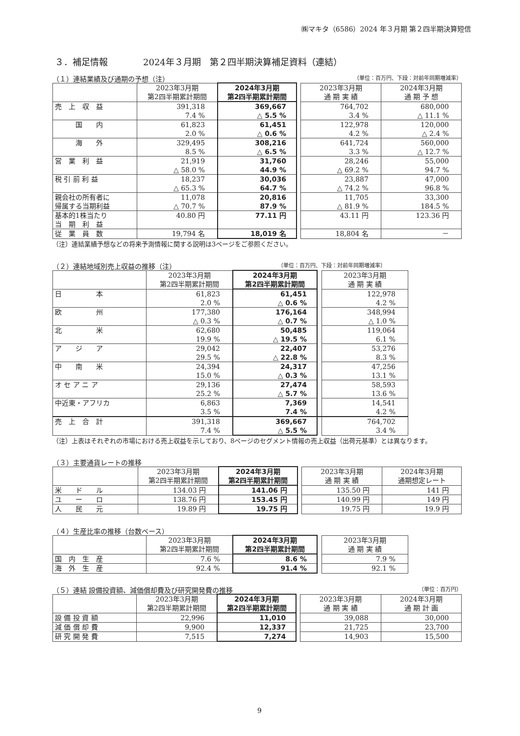㈱マキタ（6586）2024 年３月期 第２四半期決算短信
３．補足情報　　　　2024年３月期　第２四半期決算補足資料（連結）
（１）連結業績及び通期の予想（注） （単位：百万円、下段：対前年同期増減率）
| | 2023年3月期 第2四半期累計期間 | 2024年3月期 第2四半期累計期間 | | 2023年3月期 通 期 実 績 | 2024年3月期 通 期 予 想 |
| --- | --- | --- | --- | --- | --- |
| 売 上 収 益 | 391,318 7.4 % | 369,667 △ 5.5 % | | 764,702 3.4 % | 680,000 △ 11.1 % |
| 国 内 | 61,823 2.0 % | 61,451 △ 0.6 % | | 122,978 4.2 % | 120,000 △ 2.4 % |
| 海 外 | 329,495 8.5 % | 308,216 △ 6.5 % | | 641,724 3.3 % | 560,000 △ 12.7 % |
| 営 業 利 益 | 21,919 △ 58.0 % | 31,760 44.9 % | | 28,246 △ 69.2 % | 55,000 94.7 % |
| 税 引 前 利 益 | 18,237 △ 65.3 % | 30,036 64.7 % | | 23,887 △ 74.2 % | 47,000 96.8 % |
| 親会社の所有者に 帰属する当期利益 | 11,078 △ 70.7 % | 20,816 87.9 % | | 11,705 △ 81.9 % | 33,300 184.5 % |
| 基本的1株当たり 当 期 利 益 | 40.80 円 | 77.11 円 | | 43.11 円 | 123.36 円 |
| 従 業 員 数 | 19,794 名 | 18,019 名 | | 18,804 名 | － |
（注）連結業績予想などの将来予測情報に関する説明は3ページをご参照ください。
（２）連結地域別売上収益の推移（注） （単位：百万円、下段：対前年同期増減率）
| | 2023年3月期 第2四半期累計期間 | 2024年3月期 第2四半期累計期間 | | 2023年3月期 通 期 実 績 |
| --- | --- | --- | --- | --- |
| 日 本 | 61,823 2.0 % | 61,451 △ 0.6 % | | 122,978 4.2 % |
| 欧 州 | 177,380 △ 0.3 % | 176,164 △ 0.7 % | | 348,994 △ 1.0 % |
| 北 米 | 62,680 19.9 % | 50,485 △ 19.5 % | | 119,064 6.1 % |
| ア ジ ア | 29,042 29.5 % | 22,407 △ 22.8 % | | 53,276 8.3 % |
| 中 南 米 | 24,394 15.0 % | 24,317 △ 0.3 % | | 47,256 13.1 % |
| オ セ ア ニ ア | 29,136 25.2 % | 27,474 △ 5.7 % | | 58,593 13.6 % |
| 中近東・アフリカ | 6,863 3.5 % | 7,369 7.4 % | | 14,541 4.2 % |
| 売 上 合 計 | 391,318 7.4 % | 369,667 △ 5.5 % | | 764,702 3.4 % |
（注）上表はそれぞれの市場における売上収益を示しており、8ページのセグメント情報の売上収益（出荷元基準）とは異なります。
（３）主要通貨レートの推移
| | 2023年3月期 第2四半期累計期間 | 2024年3月期 第2四半期累計期間 | | 2023年3月期 通 期 実 績 | 2024年3月期 通期想定レート |
| --- | --- | --- | --- | --- | --- |
| 米 ド ル | 134.03 円 | 141.06 円 | | 135.50 円 | 141 円 |
| ユ ー ロ | 138.76 円 | 153.45 円 | | 140.99 円 | 149 円 |
| 人 民 元 | 19.89 円 | 19.75 円 | | 19.75 円 | 19.9 円 |
（４）生産比率の推移（台数ベース）
| | 2023年3月期 第2四半期累計期間 | 2024年3月期 第2四半期累計期間 | | 2023年3月期 通 期 実 績 |
| --- | --- | --- | --- | --- |
| 国 内 生 産 | 7.6 % | 8.6 % | | 7.9 % |
| 海 外 生 産 | 92.4 % | 91.4 % | | 92.1 % |
（５）連結 設備投資額、減価償却費及び研究開発費の推移 （単位：百万円）
| | 2023年3月期 第2四半期累計期間 | 2024年3月期 第2四半期累計期間 | | 2023年3月期 通 期 実 績 | 2024年3月期 通 期 計 画 |
| --- | --- | --- | --- | --- | --- |
| 設 備 投 資 額 | 22,996 | 11,010 | | 39,088 | 30,000 |
| 減 価 償 却 費 | 9,900 | 12,337 | | 21,725 | 23,700 |
| 研 究 開 発 費 | 7,515 | 7,274 | | 14,903 | 15,500 |
9